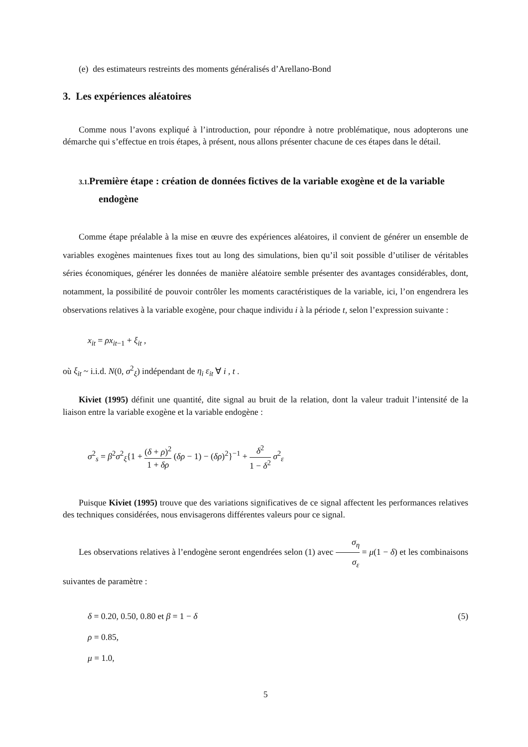(e) des estimateurs restreints des moments généralisés d’Arellano-Bond
3. Les expériences aléatoires
Comme nous l’avons expliqué à l’introduction, pour répondre à notre problématique, nous adopterons une démarche qui s’effectue en trois étapes, à présent, nous allons présenter chacune de ces étapes dans le détail.
3.1. Première étape : création de données fictives de la variable exogène et de la variable endogène
Comme étape préalable à la mise en œuvre des expériences aléatoires, il convient de générer un ensemble de variables exogènes maintenues fixes tout au long des simulations, bien qu’il soit possible d’utiliser de véritables séries économiques, générer les données de manière aléatoire semble présenter des avantages considérables, dont, notamment, la possibilité de pouvoir contrôler les moments caractéristiques de la variable, ici, l’on engendrera les observations relatives à la variable exogène, pour chaque individu i à la période t, selon l’expression suivante :
x<sub>it</sub> = ρx<sub>it</sub><sub>−1</sub> + ξ<sub>it</sub> ,
où ξ<sub>it</sub> ~ i.i.d. N(0, σ<sup>2</sup><sub>ξ</sub>) indépendant de η<sub>i</sub> ε<sub>it</sub> ∀ i , t .
Kiviet (1995) définit une quantité, dite signal au bruit de la relation, dont la valeur traduit l’intensité de la liaison entre la variable exogène et la variable endogène :
σ<sup>2</sup><sub>s</sub> = β<sup>2</sup>σ<sup>2</sup><sub>ξ</sub>{1 + (δ + ρ)<sup>2</sup> 1 + δρ (δρ − 1) − (δρ)<sup>2</sup>}<sup>−1</sup> + δ<sup>2</sup> 1 − δ<sup>2</sup> σ<sup>2</sup><sub>ε</sub>
Puisque Kiviet (1995) trouve que des variations significatives de ce signal affectent les performances relatives des techniques considérées, nous envisagerons différentes valeurs pour ce signal.
Les observations relatives à l’endogène seront engendrées selon (1) avec σ<sub>η</sub> σ<sub>ε</sub> = μ(1 − δ) et les combinaisons suivantes de paramètre :
δ = 0.20, 0.50, 0.80 et β = 1 − δ (5)
ρ = 0.85,
μ = 1.0,
5